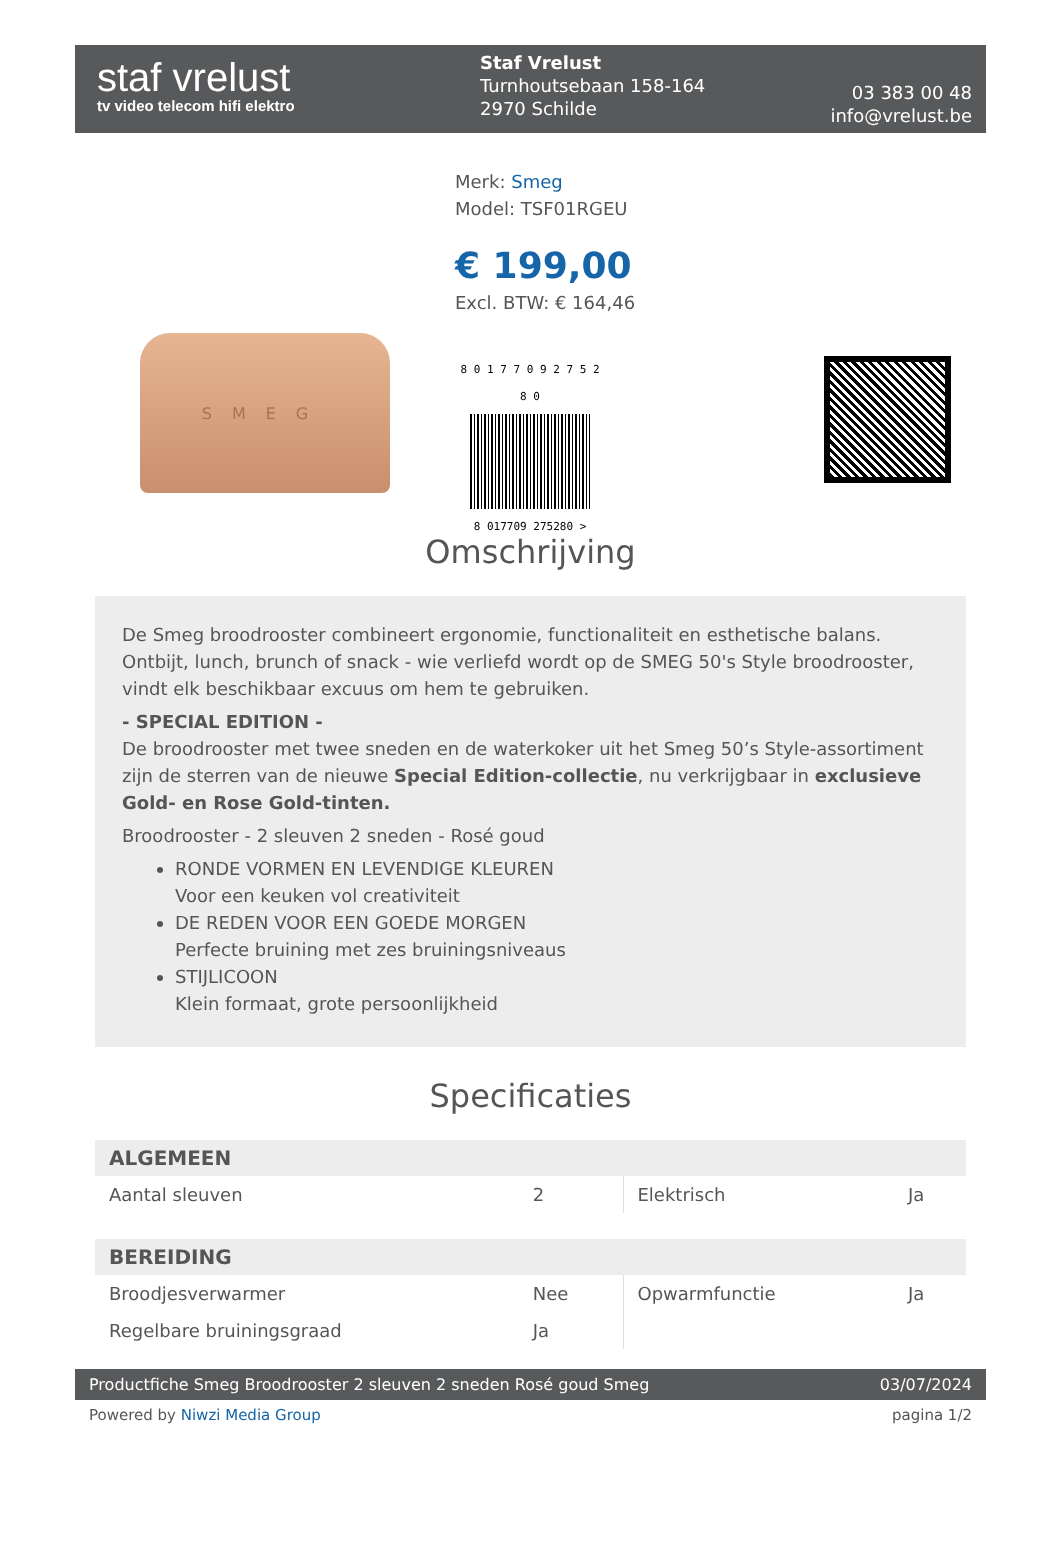staf vrelust
tv video telecom hifi elektro
Staf Vrelust
Turnhoutsebaan 158-164
2970 Schilde
03 383 00 48
info@vrelust.be
SMEG
Merk: Smeg
Model: TSF01RGEU
€ 199,00
Excl. BTW: € 164,46
8 0 1 7 7 0 9 2 7 5 2 8 0
8 017709 275280 >
Omschrijving
De Smeg broodrooster combineert ergonomie, functionaliteit en esthetische balans. Ontbijt, lunch, brunch of snack - wie verliefd wordt op de SMEG 50's Style broodrooster, vindt elk beschikbaar excuus om hem te gebruiken.
- SPECIAL EDITION -
De broodrooster met twee sneden en de waterkoker uit het Smeg 50’s Style-assortiment zijn de sterren van de nieuwe Special Edition-collectie, nu verkrijgbaar in exclusieve Gold- en Rose Gold-tinten.
Broodrooster - 2 sleuven 2 sneden - Rosé goud
RONDE VORMEN EN LEVENDIGE KLEUREN
Voor een keuken vol creativiteit
DE REDEN VOOR EEN GOEDE MORGEN
Perfecte bruining met zes bruiningsniveaus
STIJLICOON
Klein formaat, grote persoonlijkheid
Specificaties
| ALGEMEEN | | | |
| --- | --- | --- | --- |
| Aantal sleuven | 2 | Elektrisch | Ja |
| BEREIDING | | | |
| Broodjesverwarmer | Nee | Opwarmfunctie | Ja |
| Regelbare bruiningsgraad | Ja | | |
Productfiche Smeg Broodrooster 2 sleuven 2 sneden Rosé goud Smeg 03/07/2024
Powered by Niwzi Media Group pagina 1/2